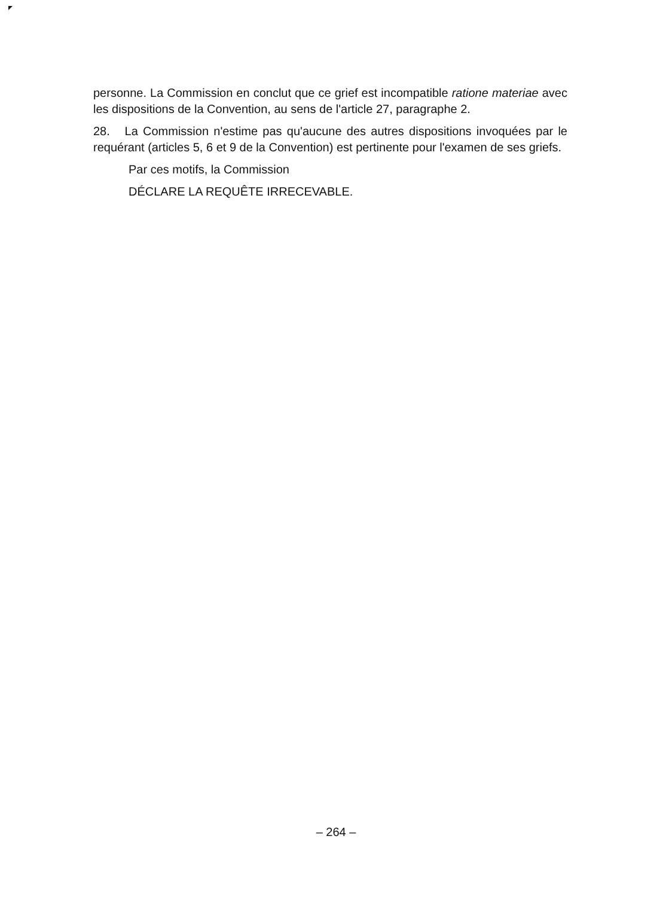personne. La Commission en conclut que ce grief est incompatible ratione materiae avec les dispositions de la Convention, au sens de l'article 27, paragraphe 2.
28. La Commission n'estime pas qu'aucune des autres dispositions invoquées par le requérant (articles 5, 6 et 9 de la Convention) est pertinente pour l'examen de ses griefs.
Par ces motifs, la Commission
DÉCLARE LA REQUÊTE IRRECEVABLE.
– 264 –